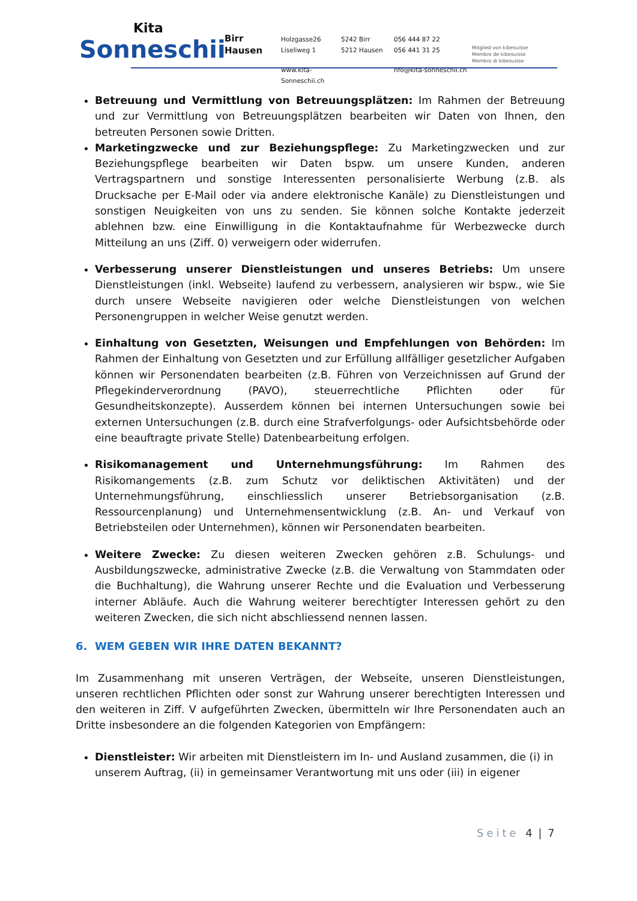Kita
Sonneschii
Birr
Hausen
Holzgasse26 5242 Birr 056 444 87 22 Liseliweg 1 5212 Hausen 056 441 31 25 Mitglied von kibesuisse
Membre de kibesuisse
Membro di kibesuisse www.kita-Sonneschii.ch nfo@kita-sonneschii.ch
Betreuung und Vermittlung von Betreuungsplätzen: Im Rahmen der Betreuung und zur Vermittlung von Betreuungsplätzen bearbeiten wir Daten von Ihnen, den betreuten Personen sowie Dritten.
Marketingzwecke und zur Beziehungspflege: Zu Marketingzwecken und zur Beziehungspflege bearbeiten wir Daten bspw. um unsere Kunden, anderen Vertragspartnern und sonstige Interessenten personalisierte Werbung (z.B. als Drucksache per E-Mail oder via andere elektronische Kanäle) zu Dienstleistungen und sonstigen Neuigkeiten von uns zu senden. Sie können solche Kontakte jederzeit ablehnen bzw. eine Einwilligung in die Kontaktaufnahme für Werbezwecke durch Mitteilung an uns (Ziff. 0) verweigern oder widerrufen.
Verbesserung unserer Dienstleistungen und unseres Betriebs: Um unsere Dienstleistungen (inkl. Webseite) laufend zu verbessern, analysieren wir bspw., wie Sie durch unsere Webseite navigieren oder welche Dienstleistungen von welchen Personengruppen in welcher Weise genutzt werden.
Einhaltung von Gesetzten, Weisungen und Empfehlungen von Behörden: Im Rahmen der Einhaltung von Gesetzten und zur Erfüllung allfälliger gesetzlicher Aufgaben können wir Personendaten bearbeiten (z.B. Führen von Verzeichnissen auf Grund der Pflegekinderverordnung (PAVO), steuerrechtliche Pflichten oder für Gesundheitskonzepte). Ausserdem können bei internen Untersuchungen sowie bei externen Untersuchungen (z.B. durch eine Strafverfolgungs- oder Aufsichtsbehörde oder eine beauftragte private Stelle) Datenbearbeitung erfolgen.
Risikomanagement und Unternehmungsführung: Im Rahmen des Risikomangements (z.B. zum Schutz vor deliktischen Aktivitäten) und der Unternehmungsführung, einschliesslich unserer Betriebsorganisation (z.B. Ressourcenplanung) und Unternehmensentwicklung (z.B. An- und Verkauf von Betriebsteilen oder Unternehmen), können wir Personendaten bearbeiten.
Weitere Zwecke: Zu diesen weiteren Zwecken gehören z.B. Schulungs- und Ausbildungszwecke, administrative Zwecke (z.B. die Verwaltung von Stammdaten oder die Buchhaltung), die Wahrung unserer Rechte und die Evaluation und Verbesserung interner Abläufe. Auch die Wahrung weiterer berechtigter Interessen gehört zu den weiteren Zwecken, die sich nicht abschliessend nennen lassen.
6. WEM GEBEN WIR IHRE DATEN BEKANNT?
Im Zusammenhang mit unseren Verträgen, der Webseite, unseren Dienstleistungen, unseren rechtlichen Pflichten oder sonst zur Wahrung unserer berechtigten Interessen und den weiteren in Ziff. V aufgeführten Zwecken, übermitteln wir Ihre Personendaten auch an Dritte insbesondere an die folgenden Kategorien von Empfängern:
Dienstleister: Wir arbeiten mit Dienstleistern im In- und Ausland zusammen, die (i) in unserem Auftrag, (ii) in gemeinsamer Verantwortung mit uns oder (iii) in eigener
Seite 4 | 7